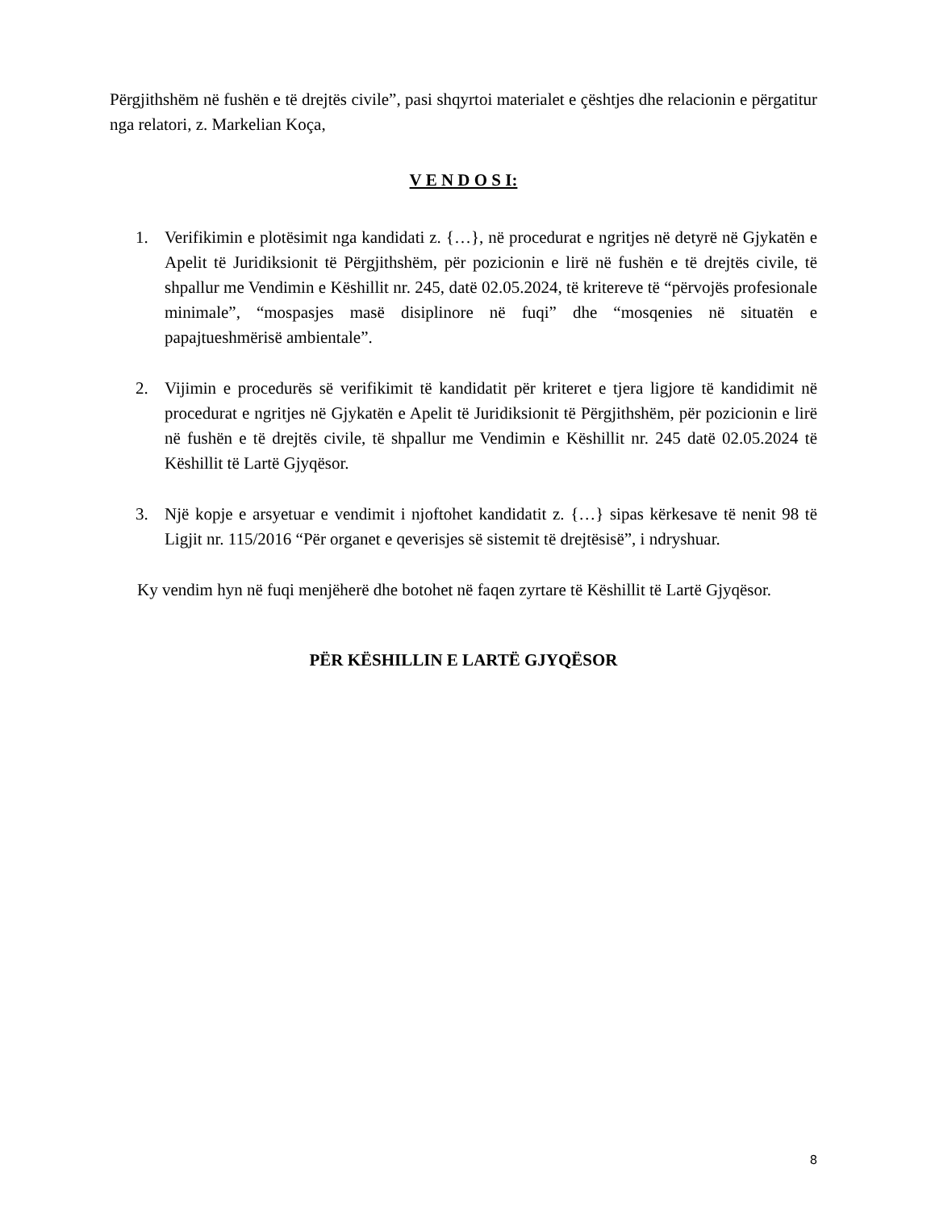Përgjithshëm në fushën e të drejtës civile”, pasi shqyrtoi materialet e çështjes dhe relacionin e përgatitur nga relatori, z. Markelian Koça,
V E N D O S I:
1. Verifikimin e plotësimit nga kandidati z. {…}, në procedurat e ngritjes në detyrë në Gjykatën e Apelit të Juridiksionit të Përgjithshëm, për pozicionin e lirë në fushën e të drejtës civile, të shpallur me Vendimin e Këshillit nr. 245, datë 02.05.2024, të kritereve të “përvojës profesionale minimale”, “mospasjes masë disiplinore në fuqi” dhe “mosqenies në situatën e papajtueshmërisë ambientale”.
2. Vijimin e procedurës së verifikimit të kandidatit për kriteret e tjera ligjore të kandidimit në procedurat e ngritjes në Gjykatën e Apelit të Juridiksionit të Përgjithshëm, për pozicionin e lirë në fushën e të drejtës civile, të shpallur me Vendimin e Këshillit nr. 245 datë 02.05.2024 të Këshillit të Lartë Gjyqësor.
3. Një kopje e arsyetuar e vendimit i njoftohet kandidatit z. {…} sipas kërkesave të nenit 98 të Ligjit nr. 115/2016 “Për organet e qeverisjes së sistemit të drejtësisë”, i ndryshuar.
Ky vendim hyn në fuqi menjëherë dhe botohet në faqen zyrtare të Këshillit të Lartë Gjyqësor.
PËR KËSHILLIN E LARTË GJYQËSOR
8